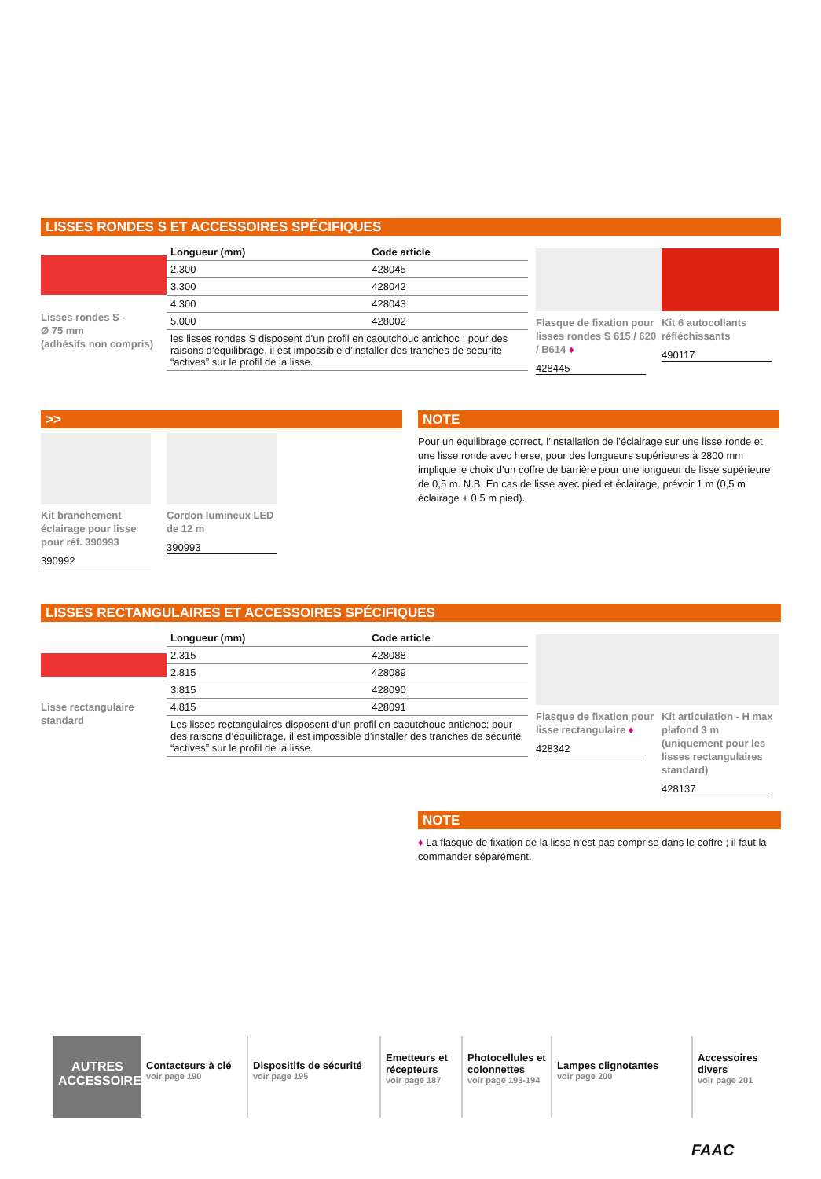LISSES RONDES S ET ACCESSOIRES SPÉCIFIQUES
Lisses rondes S -
Ø 75 mm
(adhésifs non compris)
| Longueur (mm) | Code article |
| --- | --- |
| 2.300 | 428045 |
| 3.300 | 428042 |
| 4.300 | 428043 |
| 5.000 | 428002 |
| les lisses rondes S disposent d’un profil en caoutchouc antichoc ; pour des raisons d’équilibrage, il est impossible d’installer des tranches de sécurité “actives” sur le profil de la lisse. | |
Flasque de fixation pour lisses rondes S 615 / 620 / B614 ♦
428445
Kit 6 autocollants réfléchissants
490117
>>
Kit branchement éclairage pour lisse pour réf. 390993
390992
Cordon lumineux LED de 12 m
390993
NOTE
Pour un équilibrage correct, l’installation de l’éclairage sur une lisse ronde et une lisse ronde avec herse, pour des longueurs supérieures à 2800 mm implique le choix d’un coffre de barrière pour une longueur de lisse supérieure de 0,5 m. N.B. En cas de lisse avec pied et éclairage, prévoir 1 m (0,5 m éclairage + 0,5 m pied).
LISSES RECTANGULAIRES ET ACCESSOIRES SPÉCIFIQUES
Lisse rectangulaire standard
| Longueur (mm) | Code article |
| --- | --- |
| 2.315 | 428088 |
| 2.815 | 428089 |
| 3.815 | 428090 |
| 4.815 | 428091 |
| Les lisses rectangulaires disposent d’un profil en caoutchouc antichoc; pour des raisons d’équilibrage, il est impossible d’installer des tranches de sécurité “actives” sur le profil de la lisse. | |
Flasque de fixation pour lisse rectangulaire ♦
428342
Kit articulation - H max plafond 3 m (uniquement pour les lisses rectangulaires standard)
428137
NOTE
♦ La flasque de fixation de la lisse n’est pas comprise dans le coffre ; il faut la commander séparément.
AUTRES ACCESSOIRES
Contacteurs à clé
voir page 190
Dispositifs de sécurité
voir page 195
Emetteurs et récepteurs
voir page 187
Photocellules et colonnettes
voir page 193-194
Lampes clignotantes
voir page 200
Accessoires divers
voir page 201
FAAC